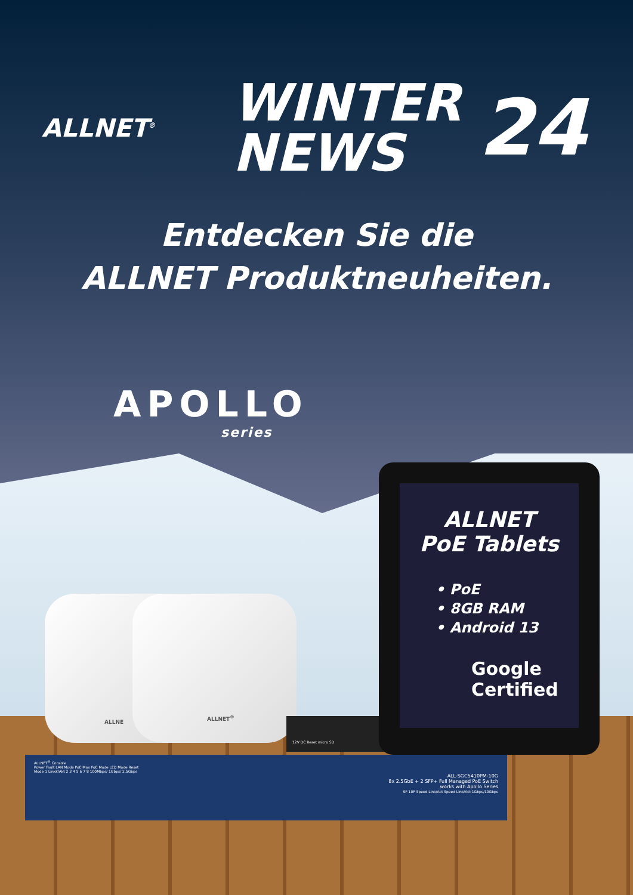ALLNET<sup>®</sup>
WINTER
NEWS
24
Entdecken Sie die
ALLNET Produktneuheiten.
APOLLO
series
ALLNE ALLNET<sup>®</sup>
12V DC Reset micro SD
ALLNET
PoE Tablets
• PoE
• 8GB RAM
• Android 13
Google
Certified
ALLNET<sup>®</sup> Console
Power Fault LAN Mode PoE Max PoE Mode LED Mode Reset
Mode 1 Linkk/Akt 2 3 4 5 6 7 8 100Mbps/ 1Gbps/ 2.5Gbps
ALL-SGC5410PM-10G
8x 2.5GbE + 2 SFP+ Full Managed PoE Switch
works with Apollo Series
9F 10F Speed Link/Act Speed Link/Act 1Gbps/10Gbps